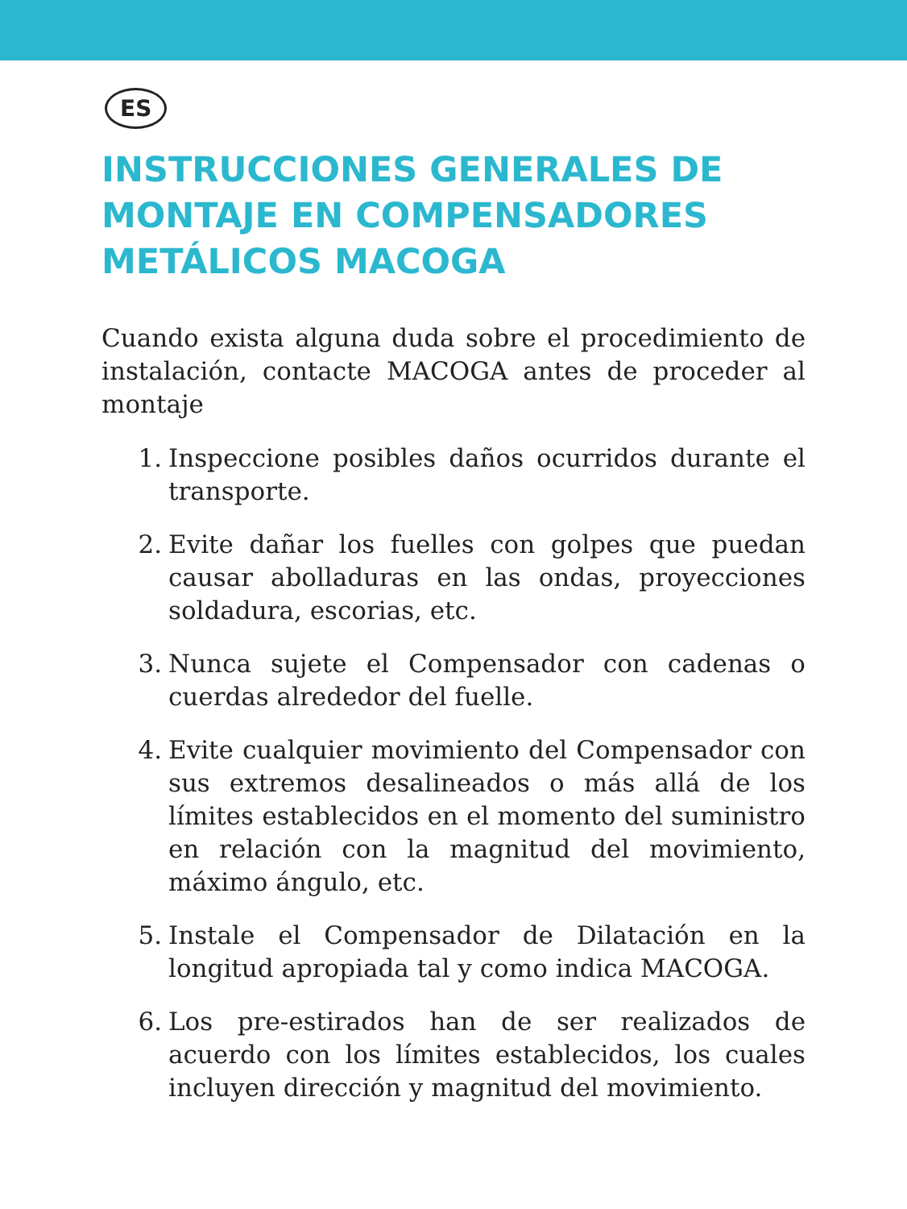ES
INSTRUCCIONES GENERALES DE MONTAJE EN COMPENSADORES METÁLICOS MACOGA
Cuando exista alguna duda sobre el procedimiento de instalación, contacte MACOGA antes de proceder al montaje
1. Inspeccione posibles daños ocurridos durante el transporte.
2. Evite dañar los fuelles con golpes que puedan causar abolladuras en las ondas, proyecciones soldadura, escorias, etc.
3. Nunca sujete el Compensador con cadenas o cuerdas alrededor del fuelle.
4. Evite cualquier movimiento del Compensador con sus extremos desalineados o más allá de los límites establecidos en el momento del suministro en relación con la magnitud del movimiento, máximo ángulo, etc.
5. Instale el Compensador de Dilatación en la longitud apropiada tal y como indica MACOGA.
6. Los pre-estirados han de ser realizados de acuerdo con los límites establecidos, los cuales incluyen dirección y magnitud del movimiento.